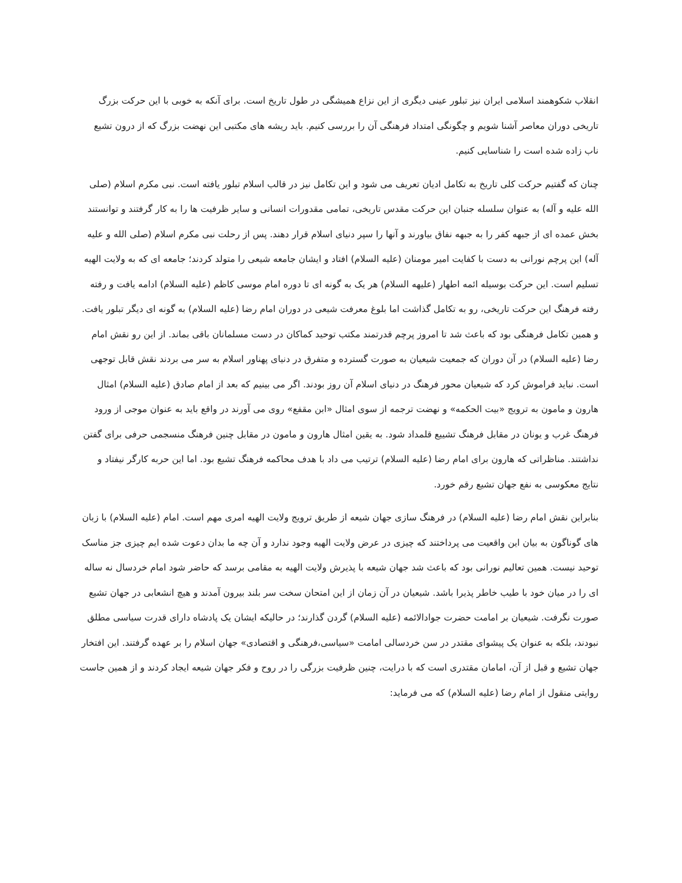انقلاب شکوهمند اسلامی ایران نیز تبلور عینی دیگری از این نزاع همیشگی در طول تاریخ است. برای آنکه به خوبی با این حرکت بزرگ تاریخی دوران معاصر آشنا شویم و چگونگی امتداد فرهنگی آن را بررسی کنیم. باید ریشه های مکتبی این نهضت بزرگ که از درون تشیع ناب زاده شده است را شناسایی کنیم.
چنان که گفتیم حرکت کلی تاریخ به تکامل ادیان تعریف می شود و این تکامل نیز در قالب اسلام تبلور یافته است. نبی مکرم اسلام (صلی الله علیه و آله) به عنوان سلسله جنبان این حرکت مقدس تاریخی، تمامی مقدورات انسانی و سایر ظرفیت ها را به کار گرفتند و توانستند بخش عمده ای از جبهه کفر را به جبهه نفاق بیاورند و آنها را سپر دنیای اسلام قرار دهند. پس از رحلت نبی مکرم اسلام (صلی الله و علیه آله) این پرچم نورانی به دست با کفایت امیر مومنان (علیه السلام) افتاد و ایشان جامعه شیعی را متولد کردند؛ جامعه ای که به ولایت الهیه تسلیم است. این حرکت بوسیله ائمه اطهار (علیهه السلام) هر یک به گونه ای تا دوره امام موسی کاظم (علیه السلام) ادامه یافت و رفته رفته فرهنگ این حرکت تاریخی، رو به تکامل گذاشت اما بلوغ معرفت شیعی در دوران امام رضا (علیه السلام) به گونه ای دیگر تبلور یافت. و همین تکامل فرهنگی بود که باعث شد تا امروز پرچم قدرتمند مکتب توحید کماکان در دست مسلمانان باقی بماند. از این رو نقش امام رضا (علیه السلام) در آن دوران که جمعیت شیعیان به صورت گسترده و متفرق در دنیای پهناور اسلام به سر می بردند نقش قابل توجهی است. نباید فراموش کرد که شیعیان محور فرهنگ در دنیای اسلام آن روز بودند. اگر می بینیم که بعد از امام صادق (علیه السلام) امثال هارون و مامون به ترویج «بیت الحکمه» و نهضت ترجمه از سوی امثال «ابن مقفع» روی می آورند در واقع باید به عنوان موجی از ورود فرهنگ غرب و یونان در مقابل فرهنگ تشییع قلمداد شود. به یقین امثال هارون و مامون در مقابل چنین فرهنگ منسجمی حرفی برای گفتن نداشتند. مناظراتی که هارون برای امام رضا (علیه السلام) ترتیب می داد با هدف محاکمه فرهنگ تشیع بود. اما این حربه کارگر نیفتاد و نتایج معکوسی به نفع جهان تشیع رقم خورد.
بنابراین نقش امام رضا (علیه السلام) در فرهنگ سازی جهان شیعه از طریق ترویج ولایت الهیه امری مهم است. امام (علیه السلام) با زبان های گوناگون به بیان این واقعیت می پرداختند که چیزی در عرض ولایت الهیه وجود ندارد و آن چه ما بدان دعوت شده ایم چیزی جز مناسک توحید نیست. همین تعالیم نورانی بود که باعث شد جهان شیعه با پذیرش ولایت الهیه به مقامی برسد که حاضر شود امام خردسال نه ساله ای را در میان خود با طیب خاطر پذیرا باشد. شیعیان در آن زمان از این امتحان سخت سر بلند بیرون آمدند و هیچ انشعابی در جهان تشیع صورت نگرفت. شیعیان بر امامت حضرت جوادالائمه (علیه السلام) گردن گذارند؛ در حالیکه ایشان یک پادشاه دارای قدرت سیاسی مطلق نبودند، بلکه به عنوان یک پیشوای مقتدر در سن خردسالی امامت «سیاسی،فرهنگی و اقتصادی» جهان اسلام را بر عهده گرفتند. این افتخار جهان تشیع و قبل از آن، امامان مقتدری است که با درایت، چنین ظرفیت بزرگی را در روح و فکر جهان شیعه ایجاد کردند و از همین جاست روایتی منقول از امام رضا (علیه السلام) که می فرماید: